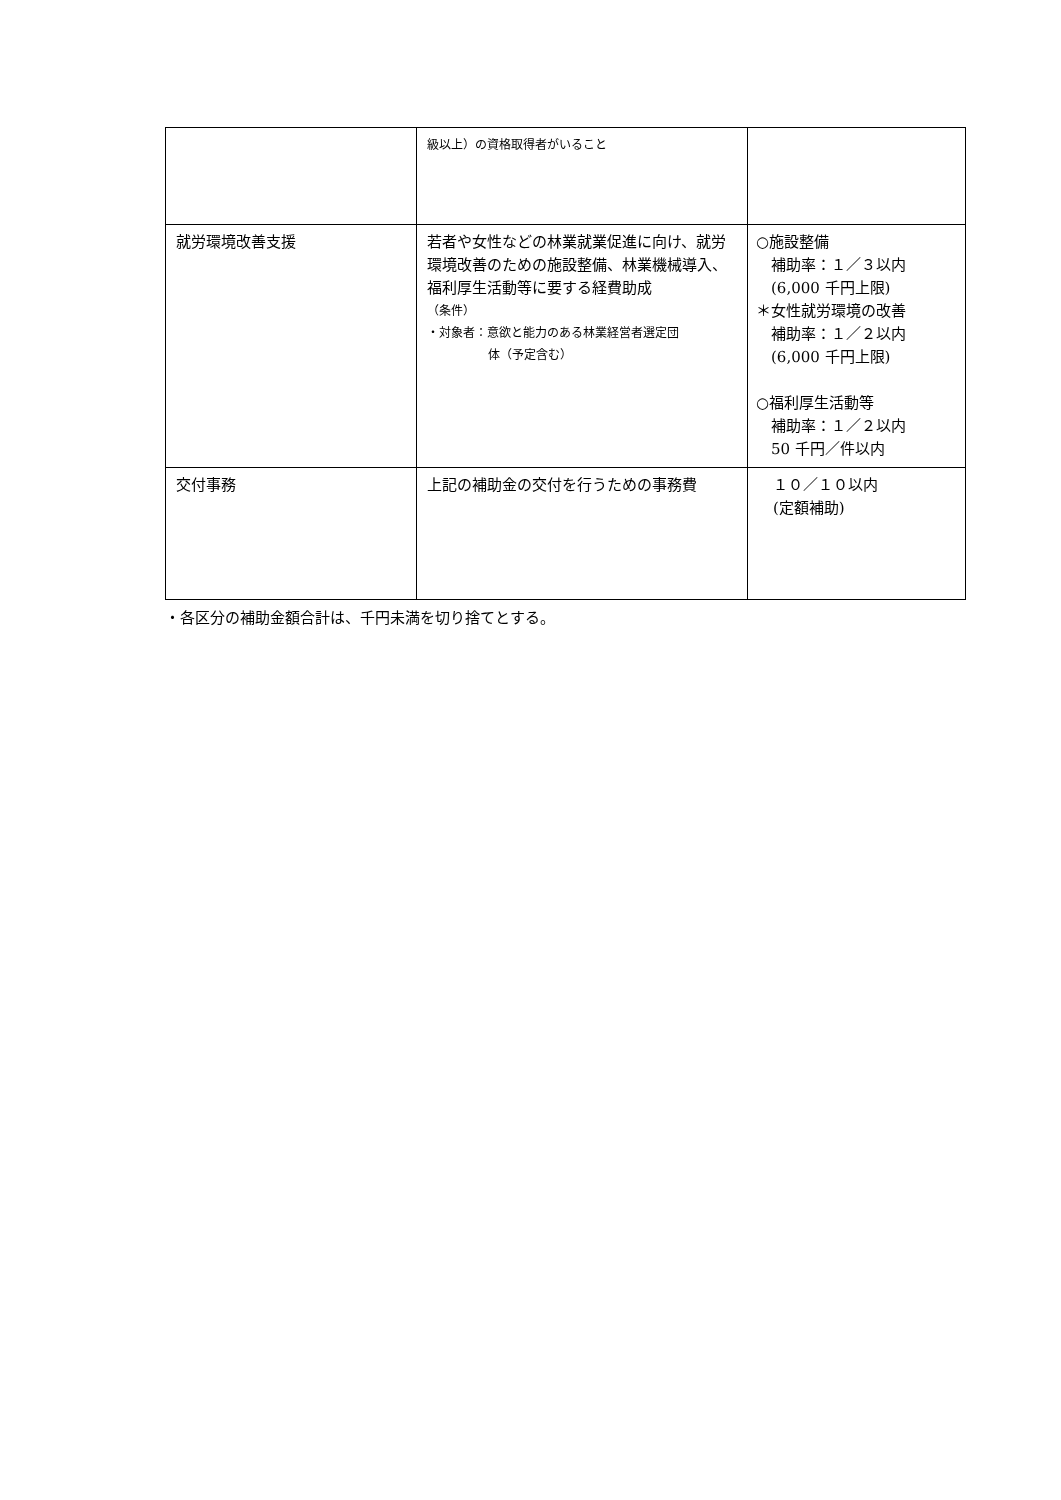| | 級以上）の資格取得者がいること | |
| 就労環境改善支援 | 若者や女性などの林業就業促進に向け、就労環境改善のための施設整備、林業機械導入、福利厚生活動等に要する経費助成 （条件） ・対象者：意欲と能力のある林業経営者選定団 体（予定含む） | ○施設整備 補助率：１／３以内 (6,000 千円上限) ＊女性就労環境の改善 補助率：１／２以内 (6,000 千円上限) ○福利厚生活動等 補助率：１／２以内 50 千円／件以内 |
| 交付事務 | 上記の補助金の交付を行うための事務費 | １０／１０以内 (定額補助) |
・各区分の補助金額合計は、千円未満を切り捨てとする。